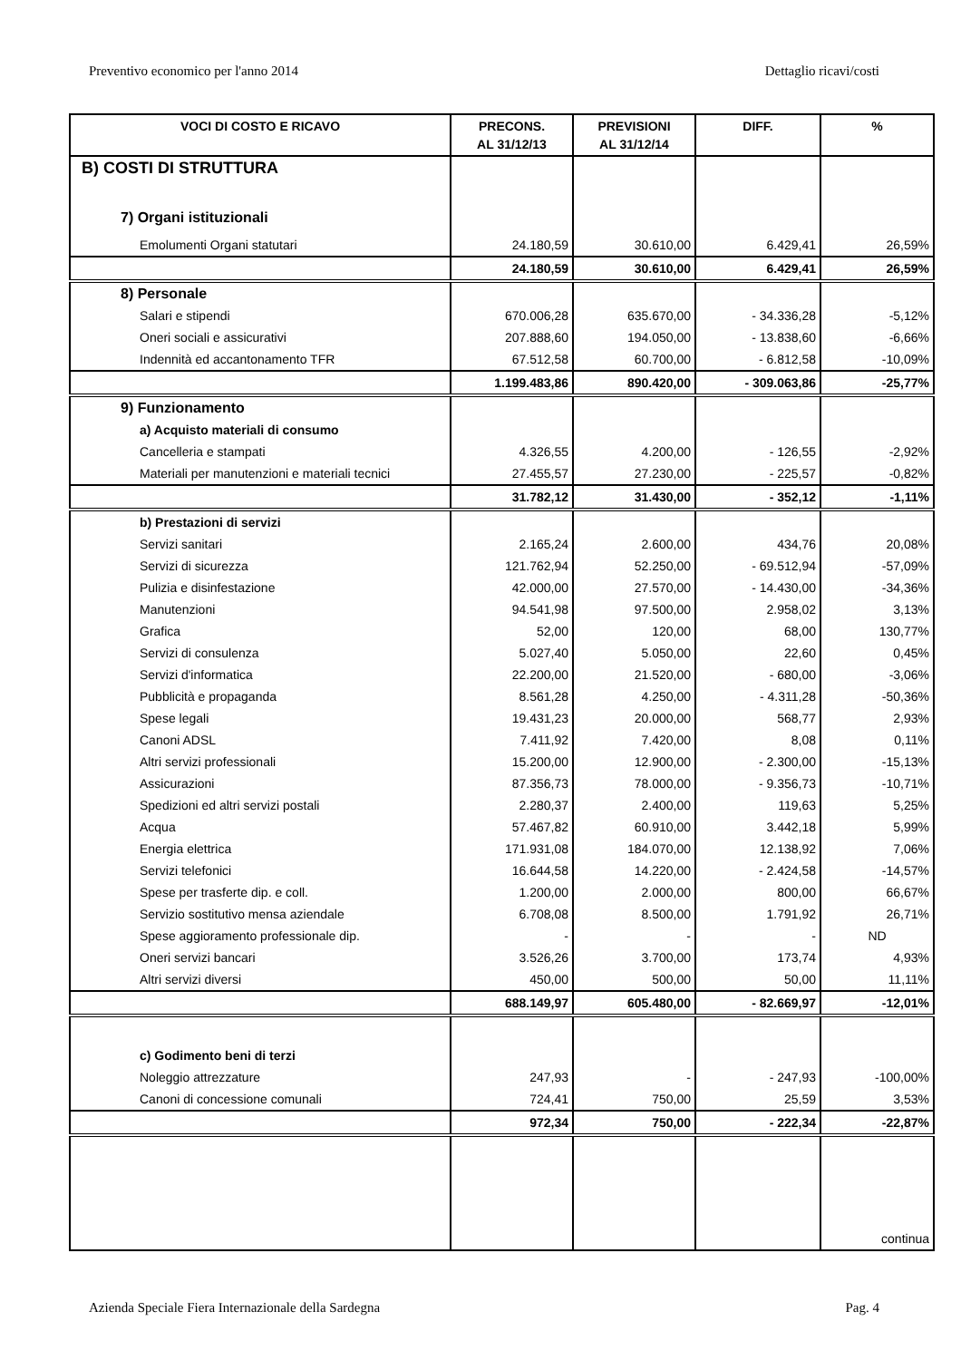Preventivo economico per l'anno 2014 Dettaglio ricavi/costi
| VOCI DI COSTO E RICAVO | PRECONS. AL 31/12/13 | PREVISIONI AL 31/12/14 | DIFF. | % |
| --- | --- | --- | --- | --- |
| B) COSTI DI STRUTTURA | | | | |
| 7) Organi istituzionali | | | | |
| Emolumenti Organi statutari | 24.180,59 | 30.610,00 | 6.429,41 | 26,59% |
| | 24.180,59 | 30.610,00 | 6.429,41 | 26,59% |
| 8) Personale | | | | |
| Salari e stipendi | 670.006,28 | 635.670,00 | - 34.336,28 | -5,12% |
| Oneri sociali e assicurativi | 207.888,60 | 194.050,00 | - 13.838,60 | -6,66% |
| Indennità ed accantonamento TFR | 67.512,58 | 60.700,00 | - 6.812,58 | -10,09% |
| | 1.199.483,86 | 890.420,00 | - 309.063,86 | -25,77% |
| 9) Funzionamento | | | | |
| a) Acquisto materiali di consumo | | | | |
| Cancelleria e stampati | 4.326,55 | 4.200,00 | - 126,55 | -2,92% |
| Materiali per manutenzioni e materiali tecnici | 27.455,57 | 27.230,00 | - 225,57 | -0,82% |
| | 31.782,12 | 31.430,00 | - 352,12 | -1,11% |
| b) Prestazioni di servizi | | | | |
| Servizi sanitari | 2.165,24 | 2.600,00 | 434,76 | 20,08% |
| Servizi di sicurezza | 121.762,94 | 52.250,00 | - 69.512,94 | -57,09% |
| Pulizia e disinfestazione | 42.000,00 | 27.570,00 | - 14.430,00 | -34,36% |
| Manutenzioni | 94.541,98 | 97.500,00 | 2.958,02 | 3,13% |
| Grafica | 52,00 | 120,00 | 68,00 | 130,77% |
| Servizi di consulenza | 5.027,40 | 5.050,00 | 22,60 | 0,45% |
| Servizi d'informatica | 22.200,00 | 21.520,00 | - 680,00 | -3,06% |
| Pubblicità e propaganda | 8.561,28 | 4.250,00 | - 4.311,28 | -50,36% |
| Spese legali | 19.431,23 | 20.000,00 | 568,77 | 2,93% |
| Canoni ADSL | 7.411,92 | 7.420,00 | 8,08 | 0,11% |
| Altri servizi professionali | 15.200,00 | 12.900,00 | - 2.300,00 | -15,13% |
| Assicurazioni | 87.356,73 | 78.000,00 | - 9.356,73 | -10,71% |
| Spedizioni ed altri servizi postali | 2.280,37 | 2.400,00 | 119,63 | 5,25% |
| Acqua | 57.467,82 | 60.910,00 | 3.442,18 | 5,99% |
| Energia elettrica | 171.931,08 | 184.070,00 | 12.138,92 | 7,06% |
| Servizi telefonici | 16.644,58 | 14.220,00 | - 2.424,58 | -14,57% |
| Spese per trasferte dip. e coll. | 1.200,00 | 2.000,00 | 800,00 | 66,67% |
| Servizio sostitutivo mensa aziendale | 6.708,08 | 8.500,00 | 1.791,92 | 26,71% |
| Spese aggioramento professionale dip. | - | - | - | ND |
| Oneri servizi bancari | 3.526,26 | 3.700,00 | 173,74 | 4,93% |
| Altri servizi diversi | 450,00 | 500,00 | 50,00 | 11,11% |
| | 688.149,97 | 605.480,00 | - 82.669,97 | -12,01% |
| c) Godimento beni di terzi | | | | |
| Noleggio attrezzature | 247,93 | - | - 247,93 | -100,00% |
| Canoni di concessione comunali | 724,41 | 750,00 | 25,59 | 3,53% |
| | 972,34 | 750,00 | - 222,34 | -22,87% |
| | | | | continua |
Azienda Speciale Fiera Internazionale della Sardegna Pag. 4